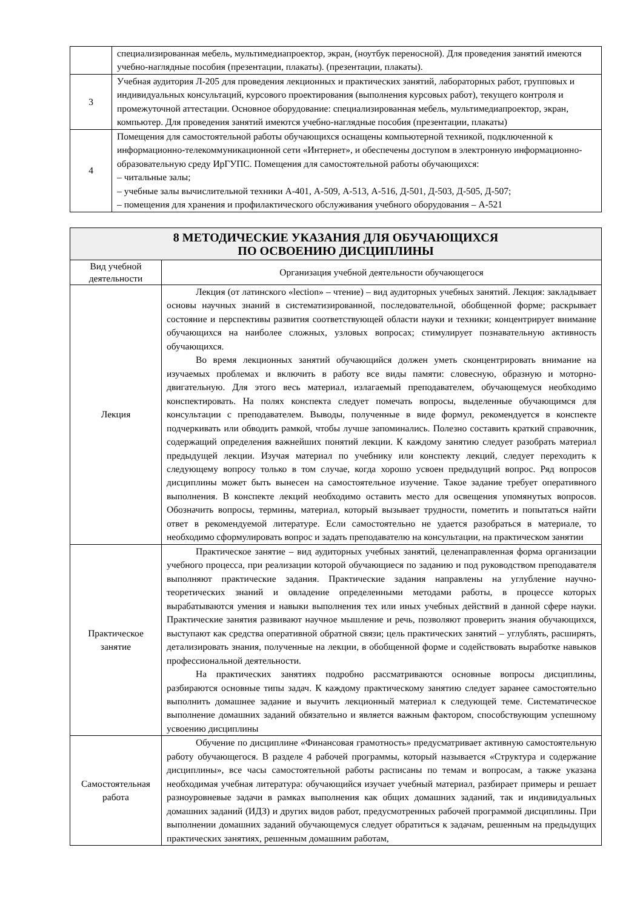| | специализированная мебель, мультимедиапроектор, экран, (ноутбук переносной). Для проведения занятий имеются учебно-наглядные пособия (презентации, плакаты). (презентации, плакаты). |
| 3 | Учебная аудитория Л-205 для проведения лекционных и практических занятий, лабораторных работ, групповых и индивидуальных консультаций, курсового проектирования (выполнения курсовых работ), текущего контроля и промежуточной аттестации. Основное оборудование: специализированная мебель, мультимедиапроектор, экран, компьютер. Для проведения занятий имеются учебно-наглядные пособия (презентации, плакаты) |
| 4 | Помещения для самостоятельной работы обучающихся оснащены компьютерной техникой, подключенной к информационно-телекоммуникационной сети «Интернет», и обеспечены доступом в электронную информационно-образовательную среду ИрГУПС. Помещения для самостоятельной работы обучающихся: – читальные залы; – учебные залы вычислительной техники А-401, А-509, А-513, А-516, Д-501, Д-503, Д-505, Д-507; – помещения для хранения и профилактического обслуживания учебного оборудования – А-521 |
| 8 МЕТОДИЧЕСКИЕ УКАЗАНИЯ ДЛЯ ОБУЧАЮЩИХСЯ ПО ОСВОЕНИЮ ДИСЦИПЛИНЫ | |
| --- | --- |
| Вид учебной деятельности | Организация учебной деятельности обучающегося |
| Лекция | Лекция (от латинского «lection» – чтение) – вид аудиторных учебных занятий. Лекция: закладывает основы научных знаний в систематизированной, последовательной, обобщенной форме; раскрывает состояние и перспективы развития соответствующей области науки и техники; концентрирует внимание обучающихся на наиболее сложных, узловых вопросах; стимулирует познавательную активность обучающихся. Во время лекционных занятий обучающийся должен уметь сконцентрировать внимание на изучаемых проблемах и включить в работу все виды памяти: словесную, образную и моторно-двигательную. Для этого весь материал, излагаемый преподавателем, обучающемуся необходимо конспектировать. На полях конспекта следует помечать вопросы, выделенные обучающимся для консультации с преподавателем. Выводы, полученные в виде формул, рекомендуется в конспекте подчеркивать или обводить рамкой, чтобы лучше запоминались. Полезно составить краткий справочник, содержащий определения важнейших понятий лекции. К каждому занятию следует разобрать материал предыдущей лекции. Изучая материал по учебнику или конспекту лекций, следует переходить к следующему вопросу только в том случае, когда хорошо усвоен предыдущий вопрос. Ряд вопросов дисциплины может быть вынесен на самостоятельное изучение. Такое задание требует оперативного выполнения. В конспекте лекций необходимо оставить место для освещения упомянутых вопросов. Обозначить вопросы, термины, материал, который вызывает трудности, пометить и попытаться найти ответ в рекомендуемой литературе. Если самостоятельно не удается разобраться в материале, то необходимо сформулировать вопрос и задать преподавателю на консультации, на практическом занятии |
| Практическое занятие | Практическое занятие – вид аудиторных учебных занятий, целенаправленная форма организации учебного процесса, при реализации которой обучающиеся по заданию и под руководством преподавателя выполняют практические задания. Практические задания направлены на углубление научно-теоретических знаний и овладение определенными методами работы, в процессе которых вырабатываются умения и навыки выполнения тех или иных учебных действий в данной сфере науки. Практические занятия развивают научное мышление и речь, позволяют проверить знания обучающихся, выступают как средства оперативной обратной связи; цель практических занятий – углублять, расширять, детализировать знания, полученные на лекции, в обобщенной форме и содействовать выработке навыков профессиональной деятельности. На практических занятиях подробно рассматриваются основные вопросы дисциплины, разбираются основные типы задач. К каждому практическому занятию следует заранее самостоятельно выполнить домашнее задание и выучить лекционный материал к следующей теме. Систематическое выполнение домашних заданий обязательно и является важным фактором, способствующим успешному усвоению дисциплины |
| Самостоятельная работа | Обучение по дисциплине «Финансовая грамотность» предусматривает активную самостоятельную работу обучающегося. В разделе 4 рабочей программы, который называется «Структура и содержание дисциплины», все часы самостоятельной работы расписаны по темам и вопросам, а также указана необходимая учебная литература: обучающийся изучает учебный материал, разбирает примеры и решает разноуровневые задачи в рамках выполнения как общих домашних заданий, так и индивидуальных домашних заданий (ИДЗ) и других видов работ, предусмотренных рабочей программой дисциплины. При выполнении домашних заданий обучающемуся следует обратиться к задачам, решенным на предыдущих практических занятиях, решенным домашним работам, |